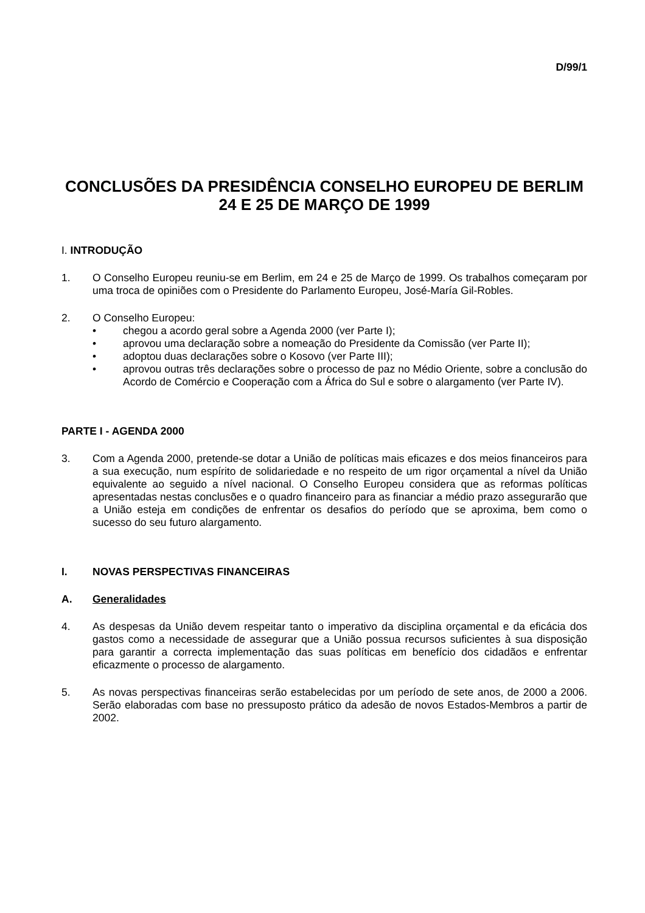D/99/1
CONCLUSÕES DA PRESIDÊNCIA CONSELHO EUROPEU DE BERLIM
24 E 25 DE MARÇO DE 1999
I. INTRODUÇÃO
1. O Conselho Europeu reuniu-se em Berlim, em 24 e 25 de Março de 1999. Os trabalhos começaram por uma troca de opiniões com o Presidente do Parlamento Europeu, José-María Gil-Robles.
2. O Conselho Europeu:
• chegou a acordo geral sobre a Agenda 2000 (ver Parte I);
• aprovou uma declaração sobre a nomeação do Presidente da Comissão (ver Parte II);
• adoptou duas declarações sobre o Kosovo (ver Parte III);
• aprovou outras três declarações sobre o processo de paz no Médio Oriente, sobre a conclusão do Acordo de Comércio e Cooperação com a África do Sul e sobre o alargamento (ver Parte IV).
PARTE I - AGENDA 2000
3. Com a Agenda 2000, pretende-se dotar a União de políticas mais eficazes e dos meios financeiros para a sua execução, num espírito de solidariedade e no respeito de um rigor orçamental a nível da União equivalente ao seguido a nível nacional. O Conselho Europeu considera que as reformas políticas apresentadas nestas conclusões e o quadro financeiro para as financiar a médio prazo assegurarão que a União esteja em condições de enfrentar os desafios do período que se aproxima, bem como o sucesso do seu futuro alargamento.
I. NOVAS PERSPECTIVAS FINANCEIRAS
A. Generalidades
4. As despesas da União devem respeitar tanto o imperativo da disciplina orçamental e da eficácia dos gastos como a necessidade de assegurar que a União possua recursos suficientes à sua disposição para garantir a correcta implementação das suas políticas em benefício dos cidadãos e enfrentar eficazmente o processo de alargamento.
5. As novas perspectivas financeiras serão estabelecidas por um período de sete anos, de 2000 a 2006. Serão elaboradas com base no pressuposto prático da adesão de novos Estados-Membros a partir de 2002.